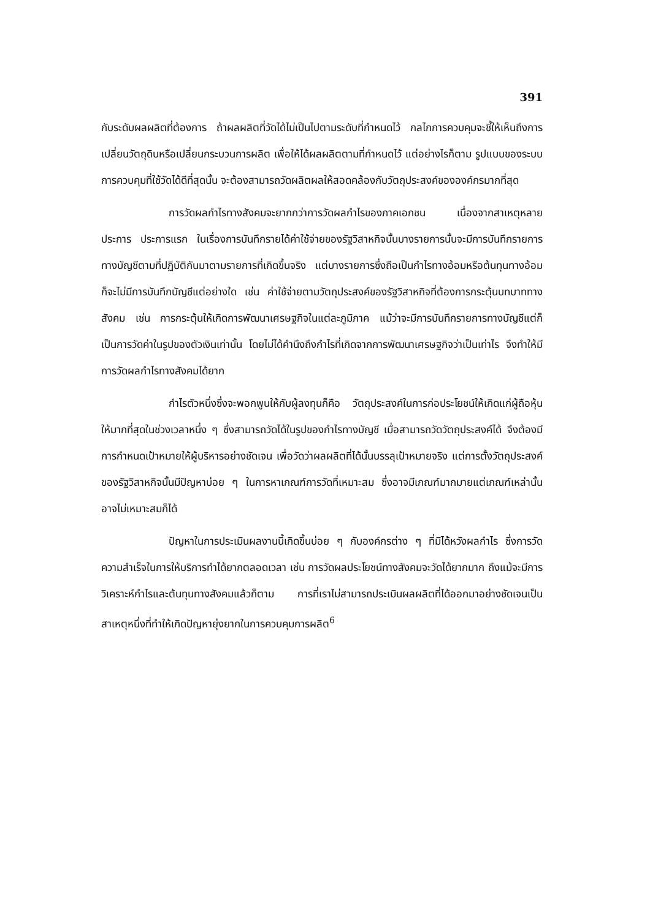391
กับระดับผลผลิตที่ต้องการ ถ้าผลผลิตที่วัดได้ไม่เป็นไปตามระดับที่กำหนดไว้ กลไกการควบคุมจะชี้ให้เห็นถึงการเปลี่ยนวัตถุดิบหรือเปลี่ยนกระบวนการผลิต เพื่อให้ได้ผลผลิตตามที่กำหนดไว้ แต่อย่างไรก็ตาม รูปแบบของระบบการควบคุมที่ใช้วัดได้ดีที่สุดนั้น จะต้องสามารถวัดผลิตผลให้สอดคล้องกับวัตถุประสงค์ขององค์กรมากที่สุด
การวัดผลกำไรทางสังคมจะยากกว่าการวัดผลกำไรของภาคเอกชน เนื่องจากสาเหตุหลายประการ ประการแรก ในเรื่องการบันทึกรายได้ค่าใช้จ่ายของรัฐวิสาหกิจนั้นบางรายการนั้นจะมีการบันทึกรายการทางบัญชีตามที่ปฏิบัติกันมาตามรายการที่เกิดขึ้นจริง แต่บางรายการซึ่งถือเป็นกำไรทางอ้อมหรือต้นทุนทางอ้อม ก็จะไม่มีการบันทึกบัญชีแต่อย่างใด เช่น ค่าใช้จ่ายตามวัตถุประสงค์ของรัฐวิสาหกิจที่ต้องการกระตุ้นบทบาททางสังคม เช่น การกระตุ้นให้เกิดการพัฒนาเศรษฐกิจในแต่ละภูมิภาค แม้ว่าจะมีการบันทึกรายการทางบัญชีแต่ก็เป็นการวัดค่าในรูปของตัวเงินเท่านั้น โดยไม่ได้คำนึงถึงกำไรที่เกิดจากการพัฒนาเศรษฐกิจว่าเป็นเท่าไร จึงทำให้มีการวัดผลกำไรทางสังคมได้ยาก
กำไรตัวหนึ่งซึ่งจะพอกพูนให้กับผู้ลงทุนก็คือ วัตถุประสงค์ในการก่อประโยชน์ให้เกิดแก่ผู้ถือหุ้นให้มากที่สุดในช่วงเวลาหนึ่ง ๆ ซึ่งสามารถวัดได้ในรูปของกำไรทางบัญชี เมื่อสามารถวัดวัตถุประสงค์ได้ จึงต้องมีการกำหนดเป้าหมายให้ผู้บริหารอย่างชัดเจน เพื่อวัดว่าผลผลิตที่ได้นั้นบรรลุเป้าหมายจริง แต่การตั้งวัตถุประสงค์ของรัฐวิสาหกิจนั้นมีปัญหาบ่อย ๆ ในการหาเกณฑ์การวัดที่เหมาะสม ซึ่งอาจมีเกณฑ์มากมายแต่เกณฑ์เหล่านั้นอาจไม่เหมาะสมก็ได้
ปัญหาในการประเมินผลงานนี้เกิดขึ้นบ่อย ๆ กับองค์กรต่าง ๆ ที่มิได้หวังผลกำไร ซึ่งการวัดความสำเร็จในการให้บริการทำได้ยากตลอดเวลา เช่น การวัดผลประโยชน์ทางสังคมจะวัดได้ยากมาก ถึงแม้จะมีการวิเคราะห์กำไรและต้นทุนทางสังคมแล้วก็ตาม การที่เราไม่สามารถประเมินผลผลิตที่ได้ออกมาอย่างชัดเจนเป็นสาเหตุหนึ่งที่ทำให้เกิดปัญหายุ่งยากในการควบคุมการผลิต<sup>6</sup>